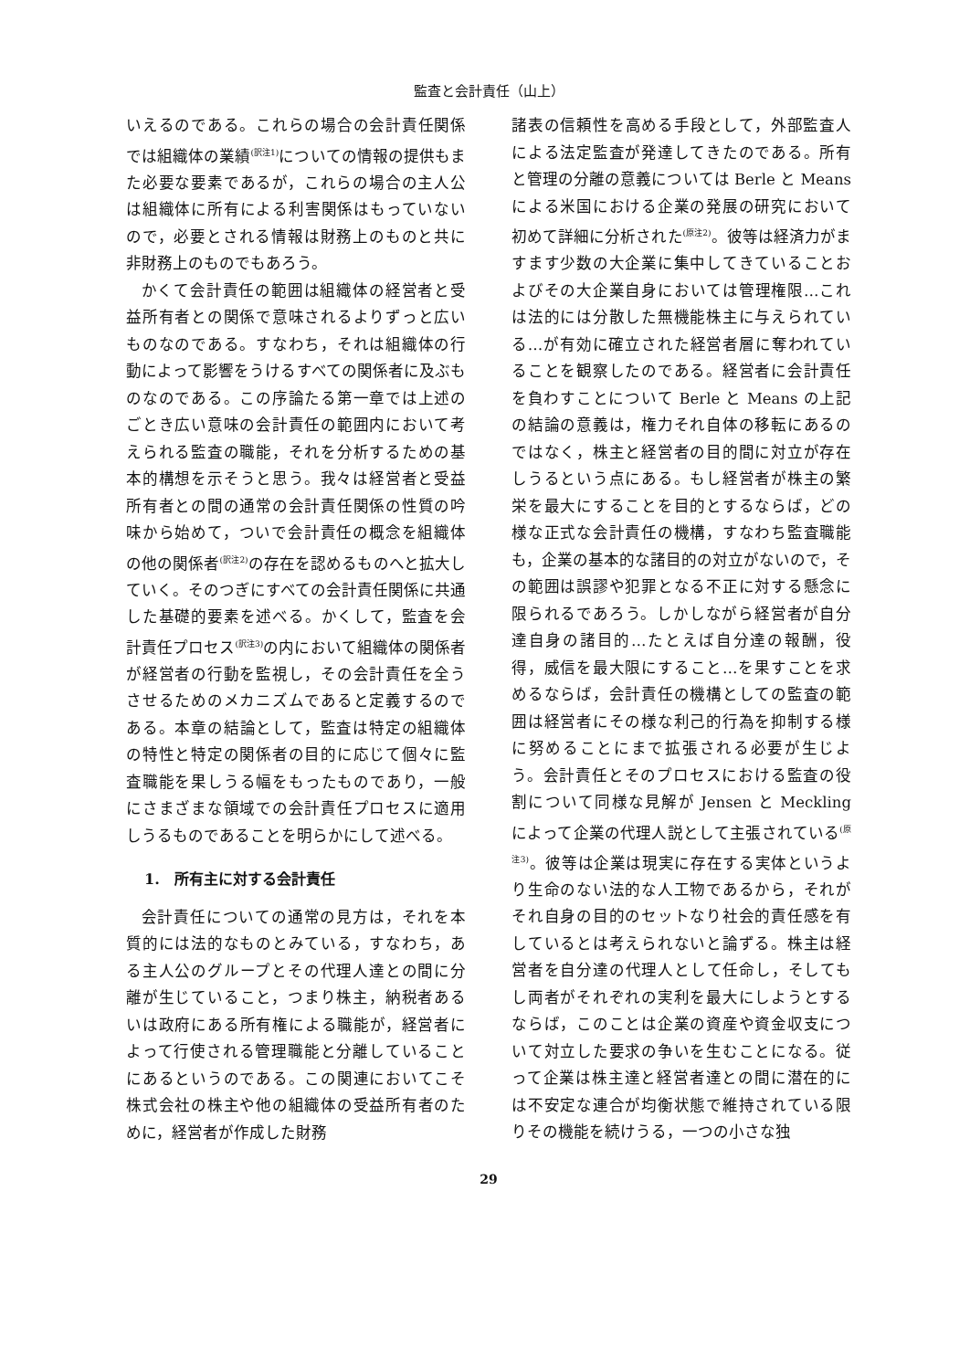監査と会計責任（山上）
いえるのである。これらの場合の会計責任関係では組織体の業績<sup>(訳注1)</sup>についての情報の提供もまた必要な要素であるが，これらの場合の主人公は組織体に所有による利害関係はもっていないので，必要とされる情報は財務上のものと共に非財務上のものでもあろう。
かくて会計責任の範囲は組織体の経営者と受益所有者との関係で意味されるよりずっと広いものなのである。すなわち，それは組織体の行動によって影響をうけるすべての関係者に及ぶものなのである。この序論たる第一章では上述のごとき広い意味の会計責任の範囲内において考えられる監査の職能，それを分析するための基本的構想を示そうと思う。我々は経営者と受益所有者との間の通常の会計責任関係の性質の吟味から始めて，ついで会計責任の概念を組織体の他の関係者<sup>(訳注2)</sup>の存在を認めるものへと拡大していく。そのつぎにすべての会計責任関係に共通した基礎的要素を述べる。かくして，監査を会計責任プロセス<sup>(訳注3)</sup>の内において組織体の関係者が経営者の行動を監視し，その会計責任を全うさせるためのメカニズムであると定義するのである。本章の結論として，監査は特定の組織体の特性と特定の関係者の目的に応じて個々に監査職能を果しうる幅をもったものであり，一般にさまざまな領域での会計責任プロセスに適用しうるものであることを明らかにして述べる。
1.　所有主に対する会計責任
会計責任についての通常の見方は，それを本質的には法的なものとみている，すなわち，ある主人公のグループとその代理人達との間に分離が生じていること，つまり株主，納税者あるいは政府にある所有権による職能が，経営者によって行使される管理職能と分離していることにあるというのである。この関連においてこそ株式会社の株主や他の組織体の受益所有者のために，経営者が作成した財務
諸表の信頼性を高める手段として，外部監査人による法定監査が発達してきたのである。所有と管理の分離の意義については Berle と Means による米国における企業の発展の研究において初めて詳細に分析された<sup>(原注2)</sup>。彼等は経済力がますます少数の大企業に集中してきていることおよびその大企業自身においては管理権限…これは法的には分散した無機能株主に与えられている…が有効に確立された経営者層に奪われていることを観察したのである。経営者に会計責任を負わすことについて Berle と Means の上記の結論の意義は，権力それ自体の移転にあるのではなく，株主と経営者の目的間に対立が存在しうるという点にある。もし経営者が株主の繁栄を最大にすることを目的とするならば，どの様な正式な会計責任の機構，すなわち監査職能も，企業の基本的な諸目的の対立がないので，その範囲は誤謬や犯罪となる不正に対する懸念に限られるであろう。しかしながら経営者が自分達自身の諸目的…たとえば自分達の報酬，役得，威信を最大限にすること…を果すことを求めるならば，会計責任の機構としての監査の範囲は経営者にその様な利己的行為を抑制する様に努めることにまで拡張される必要が生じよう。会計責任とそのプロセスにおける監査の役割について同様な見解が Jensen と Meckling によって企業の代理人説として主張されている<sup>(原注3)</sup>。彼等は企業は現実に存在する実体というより生命のない法的な人工物であるから，それがそれ自身の目的のセットなり社会的責任感を有しているとは考えられないと論ずる。株主は経営者を自分達の代理人として任命し，そしてもし両者がそれぞれの実利を最大にしようとするならば，このことは企業の資産や資金収支について対立した要求の争いを生むことになる。従って企業は株主達と経営者達との間に潜在的には不安定な連合が均衡状態で維持されている限りその機能を続けうる，一つの小さな独
29